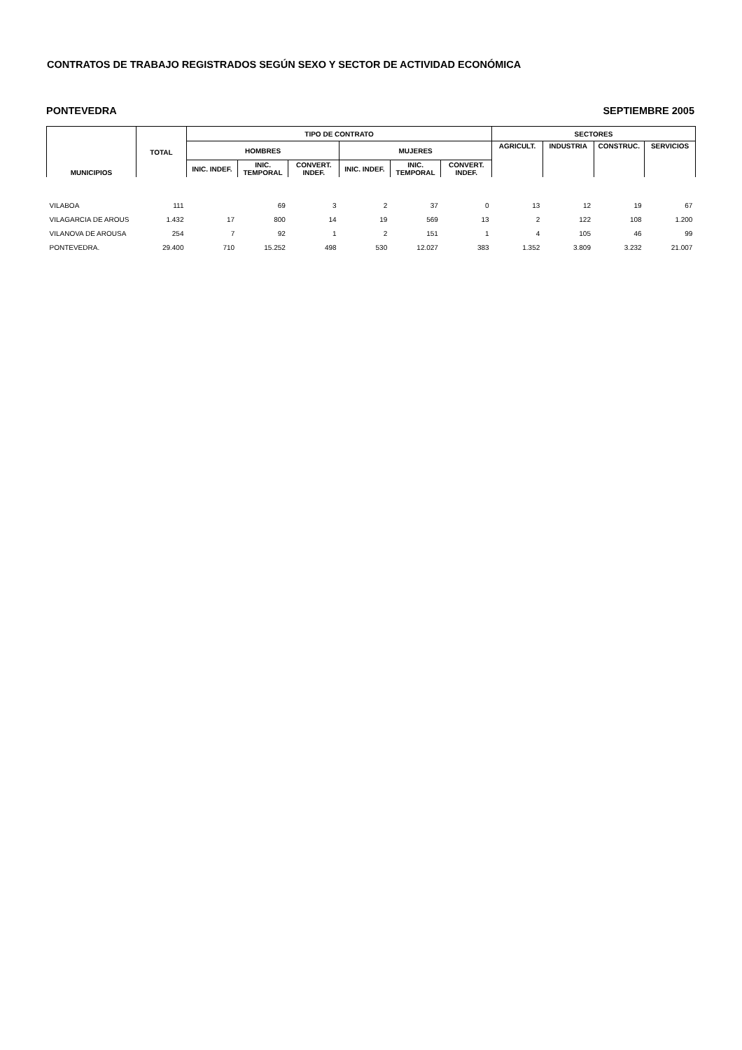CONTRATOS DE TRABAJO REGISTRADOS SEGÚN SEXO Y SECTOR DE ACTIVIDAD ECONÓMICA
PONTEVEDRA SEPTIEMBRE 2005
| MUNICIPIOS | TOTAL | TIPO DE CONTRATO | | | | | | SECTORES | | | |
| --- | --- | --- | --- | --- | --- | --- | --- | --- | --- | --- | --- |
| | | HOMBRES | | | MUJERES | | | AGRICULT. | INDUSTRIA | CONSTRUC. | SERVICIOS |
| | | INIC. INDEF. | INIC. TEMPORAL | CONVERT. INDEF. | INIC. INDEF. | INIC. TEMPORAL | CONVERT. INDEF. | | | | |
| VILABOA | 111 | | 69 | 3 | 2 | 37 | 0 | 13 | 12 | 19 | 67 |
| VILAGARCIA DE AROUS | 1.432 | 17 | 800 | 14 | 19 | 569 | 13 | 2 | 122 | 108 | 1.200 |
| VILANOVA DE AROUSA | 254 | 7 | 92 | 1 | 2 | 151 | 1 | 4 | 105 | 46 | 99 |
| PONTEVEDRA. | 29.400 | 710 | 15.252 | 498 | 530 | 12.027 | 383 | 1.352 | 3.809 | 3.232 | 21.007 |